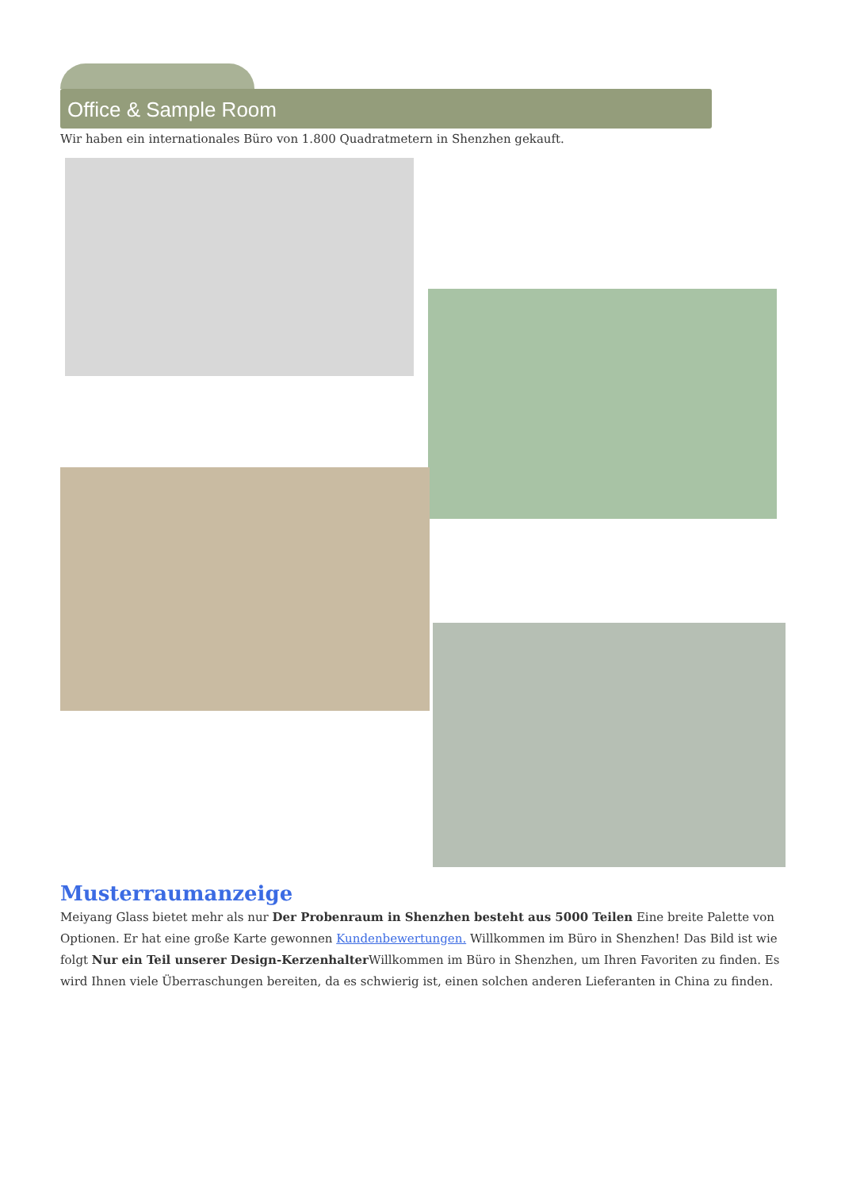Office & Sample Room
Wir haben ein internationales Büro von 1.800 Quadratmetern in Shenzhen gekauft.
Musterraumanzeige
Meiyang Glass bietet mehr als nur Der Probenraum in Shenzhen besteht aus 5000 Teilen Eine breite Palette von Optionen. Er hat eine große Karte gewonnen Kundenbewertungen. Willkommen im Büro in Shenzhen! Das Bild ist wie folgt Nur ein Teil unserer Design-Kerzenhalter Willkommen im Büro in Shenzhen, um Ihren Favoriten zu finden. Es wird Ihnen viele Überraschungen bereiten, da es schwierig ist, einen solchen anderen Lieferanten in China zu finden.